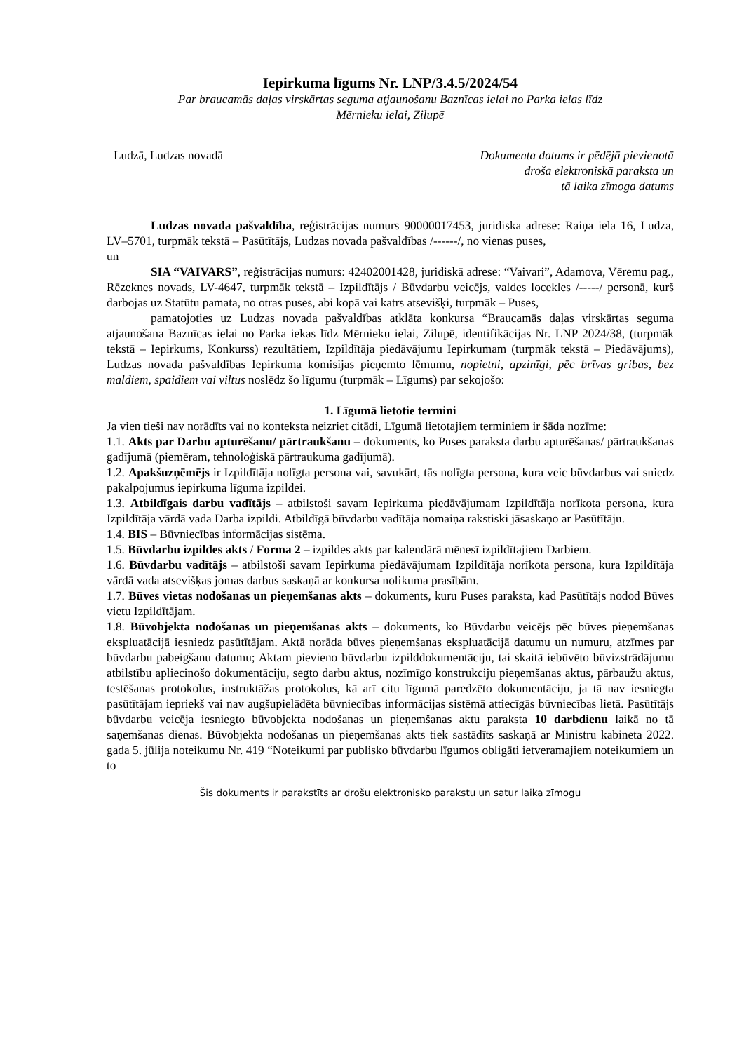Iepirkuma līgums Nr. LNP/3.4.5/2024/54
Par braucamās daļas virskārtas seguma atjaunošanu Baznīcas ielai no Parka ielas līdz
Mērnieku ielai, Zilupē
Ludzā, Ludzas novadā Dokumenta datums ir pēdējā pievienotā
droša elektroniskā paraksta un
tā laika zīmoga datums
Ludzas novada pašvaldība, reģistrācijas numurs 90000017453, juridiska adrese: Raiņa iela 16, Ludza, LV–5701, turpmāk tekstā – Pasūtītājs, Ludzas novada pašvaldības /------/, no vienas puses,
un
SIA “VAIVARS”, reģistrācijas numurs: 42402001428, juridiskā adrese: “Vaivari”, Adamova, Vēremu pag., Rēzeknes novads, LV-4647, turpmāk tekstā – Izpildītājs / Būvdarbu veicējs, valdes locekles /-----/ personā, kurš darbojas uz Statūtu pamata, no otras puses, abi kopā vai katrs atsevišķi, turpmāk – Puses,
pamatojoties uz Ludzas novada pašvaldības atklāta konkursa “Braucamās daļas virskārtas seguma atjaunošana Baznīcas ielai no Parka iekas līdz Mērnieku ielai, Zilupē, identifikācijas Nr. LNP 2024/38, (turpmāk tekstā – Iepirkums, Konkurss) rezultātiem, Izpildītāja piedāvājumu Iepirkumam (turpmāk tekstā – Piedāvājums), Ludzas novada pašvaldības Iepirkuma komisijas pieņemto lēmumu, nopietni, apzinīgi, pēc brīvas gribas, bez maldiem, spaidiem vai viltus noslēdz šo līgumu (turpmāk – Līgums) par sekojošo:
1. Līgumā lietotie termini
Ja vien tieši nav norādīts vai no konteksta neizriet citādi, Līgumā lietotajiem terminiem ir šāda nozīme:
1.1. Akts par Darbu apturēšanu/ pārtraukšanu – dokuments, ko Puses paraksta darbu apturēšanas/ pārtraukšanas gadījumā (piemēram, tehnoloģiskā pārtraukuma gadījumā).
1.2. Apakšuzņēmējs ir Izpildītāja nolīgta persona vai, savukārt, tās nolīgta persona, kura veic būvdarbus vai sniedz pakalpojumus iepirkuma līguma izpildei.
1.3. Atbildīgais darbu vadītājs – atbilstoši savam Iepirkuma piedāvājumam Izpildītāja norīkota persona, kura Izpildītāja vārdā vada Darba izpildi. Atbildīgā būvdarbu vadītāja nomaiņa rakstiski jāsaskaņo ar Pasūtītāju.
1.4. BIS – Būvniecības informācijas sistēma.
1.5. Būvdarbu izpildes akts / Forma 2 – izpildes akts par kalendārā mēnesī izpildītajiem Darbiem.
1.6. Būvdarbu vadītājs – atbilstoši savam Iepirkuma piedāvājumam Izpildītāja norīkota persona, kura Izpildītāja vārdā vada atsevišķas jomas darbus saskaņā ar konkursa nolikuma prasībām.
1.7. Būves vietas nodošanas un pieņemšanas akts – dokuments, kuru Puses paraksta, kad Pasūtītājs nodod Būves vietu Izpildītājam.
1.8. Būvobjekta nodošanas un pieņemšanas akts – dokuments, ko Būvdarbu veicējs pēc būves pieņemšanas ekspluatācijā iesniedz pasūtītājam. Aktā norāda būves pieņemšanas ekspluatācijā datumu un numuru, atzīmes par būvdarbu pabeigšanu datumu; Aktam pievieno būvdarbu izpilddokumentāciju, tai skaitā iebūvēto būvizstrādājumu atbilstību apliecinošo dokumentāciju, segto darbu aktus, nozīmīgo konstrukciju pieņemšanas aktus, pārbaužu aktus, testēšanas protokolus, instruktāžas protokolus, kā arī citu līgumā paredzēto dokumentāciju, ja tā nav iesniegta pasūtītājam iepriekš vai nav augšupielādēta būvniecības informācijas sistēmā attiecīgās būvniecības lietā. Pasūtītājs būvdarbu veicēja iesniegto būvobjekta nodošanas un pieņemšanas aktu paraksta 10 darbdienu laikā no tā saņemšanas dienas. Būvobjekta nodošanas un pieņemšanas akts tiek sastādīts saskaņā ar Ministru kabineta 2022. gada 5. jūlija noteikumu Nr. 419 “Noteikumi par publisko būvdarbu līgumos obligāti ietveramajiem noteikumiem un to
Šis dokuments ir parakstīts ar drošu elektronisko parakstu un satur laika zīmogu